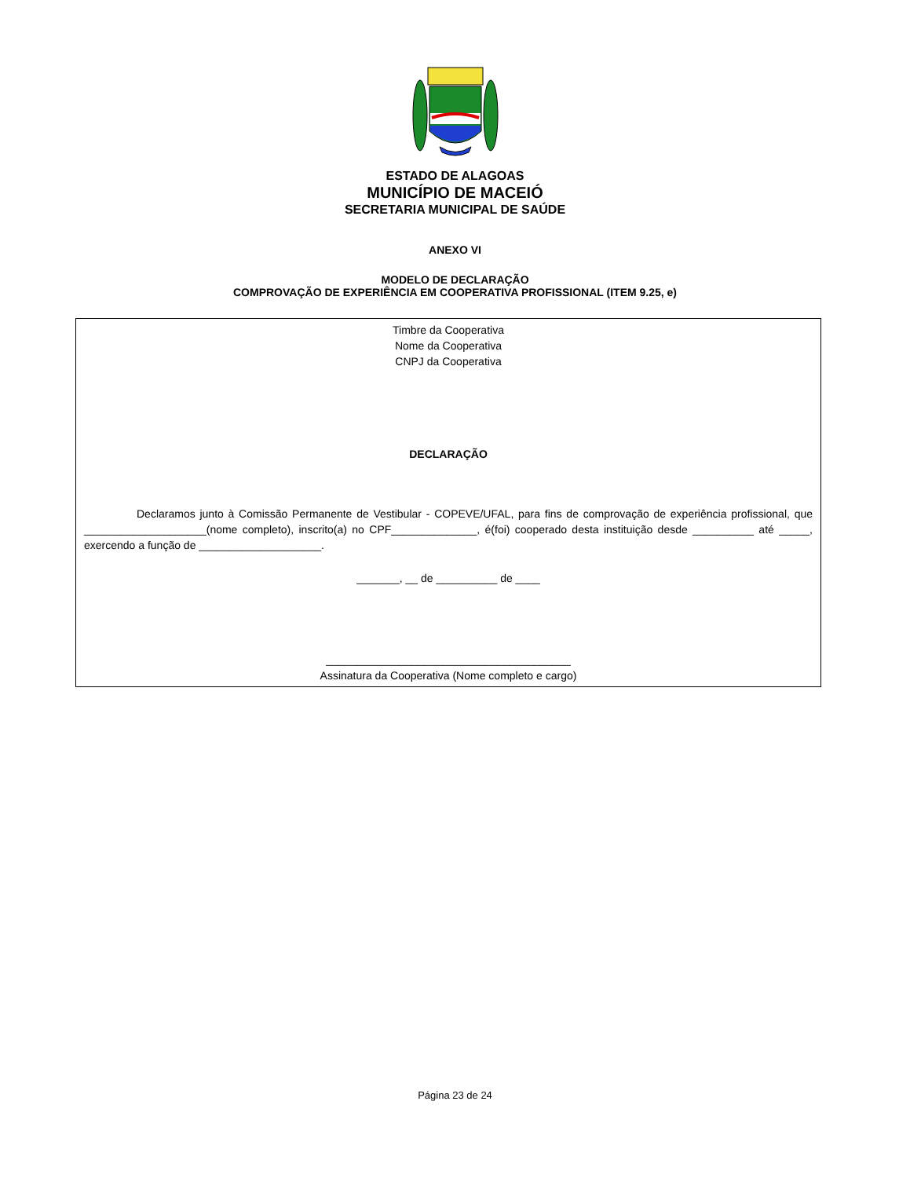ESTADO DE ALAGOAS
MUNICÍPIO DE MACEIÓ
SECRETARIA MUNICIPAL DE SAÚDE
ANEXO VI
MODELO DE DECLARAÇÃO
COMPROVAÇÃO DE EXPERIÊNCIA EM COOPERATIVA PROFISSIONAL (ITEM 9.25, e)
Timbre da Cooperativa
Nome da Cooperativa
CNPJ da Cooperativa
DECLARAÇÃO
Declaramos junto à Comissão Permanente de Vestibular - COPEVE/UFAL, para fins de comprovação de experiência profissional, que ____________________(nome completo), inscrito(a) no CPF______________, é(foi) cooperado desta instituição desde __________ até _____, exercendo a função de ____________________.
_______, __ de __________ de ____
________________________________________
Assinatura da Cooperativa (Nome completo e cargo)
Página 23 de 24